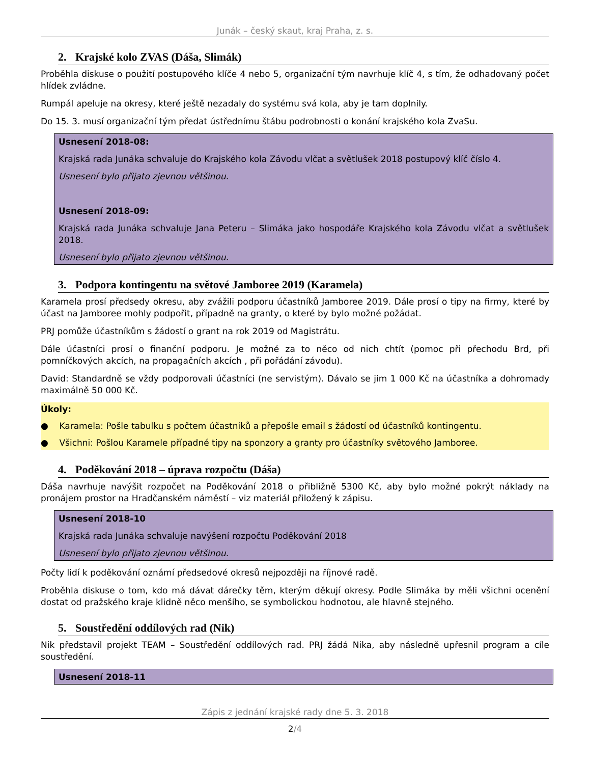Junák – český skaut, kraj Praha, z. s.
2. Krajské kolo ZVAS (Dáša, Slimák)
Proběhla diskuse o použití postupového klíče 4 nebo 5, organizační tým navrhuje klíč 4, s tím, že odhadovaný počet hlídek zvládne.
Rumpál apeluje na okresy, které ještě nezadaly do systému svá kola, aby je tam doplnily.
Do 15. 3. musí organizační tým předat ústřednímu štábu podrobnosti o konání krajského kola ZvaSu.
Usnesení 2018-08:
Krajská rada Junáka schvaluje do Krajského kola Závodu vlčat a světlušek 2018 postupový klíč číslo 4.
Usnesení bylo přijato zjevnou většinou.
Usnesení 2018-09:
Krajská rada Junáka schvaluje Jana Peteru – Slimáka jako hospodáře Krajského kola Závodu vlčat a světlušek 2018.
Usnesení bylo přijato zjevnou většinou.
3. Podpora kontingentu na světové Jamboree 2019 (Karamela)
Karamela prosí předsedy okresu, aby zvážili podporu účastníků Jamboree 2019. Dále prosí o tipy na firmy, které by účast na Jamboree mohly podpořit, případně na granty, o které by bylo možné požádat.
PRJ pomůže účastníkům s žádostí o grant na rok 2019 od Magistrátu.
Dále účastníci prosí o finanční podporu. Je možné za to něco od nich chtít (pomoc při přechodu Brd, při pomníčkových akcích, na propagačních akcích , při pořádání závodu).
David: Standardně se vždy podporovali účastníci (ne servistým). Dávalo se jim 1 000 Kč na účastníka a dohromady maximálně 50 000 Kč.
Úkoly:
● Karamela: Pošle tabulku s počtem účastníků a přepošle email s žádostí od účastníků kontingentu.
● Všichni: Pošlou Karamele případné tipy na sponzory a granty pro účastníky světového Jamboree.
4. Poděkování 2018 – úprava rozpočtu (Dáša)
Dáša navrhuje navýšit rozpočet na Poděkování 2018 o přibližně 5300 Kč, aby bylo možné pokrýt náklady na pronájem prostor na Hradčanském náměstí – viz materiál přiložený k zápisu.
Usnesení 2018-10
Krajská rada Junáka schvaluje navýšení rozpočtu Poděkování 2018
Usnesení bylo přijato zjevnou většinou.
Počty lidí k poděkování oznámí předsedové okresů nejpozději na říjnové radě.
Proběhla diskuse o tom, kdo má dávat dárečky těm, kterým děkují okresy. Podle Slimáka by měli všichni ocenění dostat od pražského kraje klidně něco menšího, se symbolickou hodnotou, ale hlavně stejného.
5. Soustředění oddílových rad (Nik)
Nik představil projekt TEAM – Soustředění oddílových rad. PRJ žádá Nika, aby následně upřesnil program a cíle soustředění.
Usnesení 2018-11
Zápis z jednání krajské rady dne 5. 3. 2018
2/4